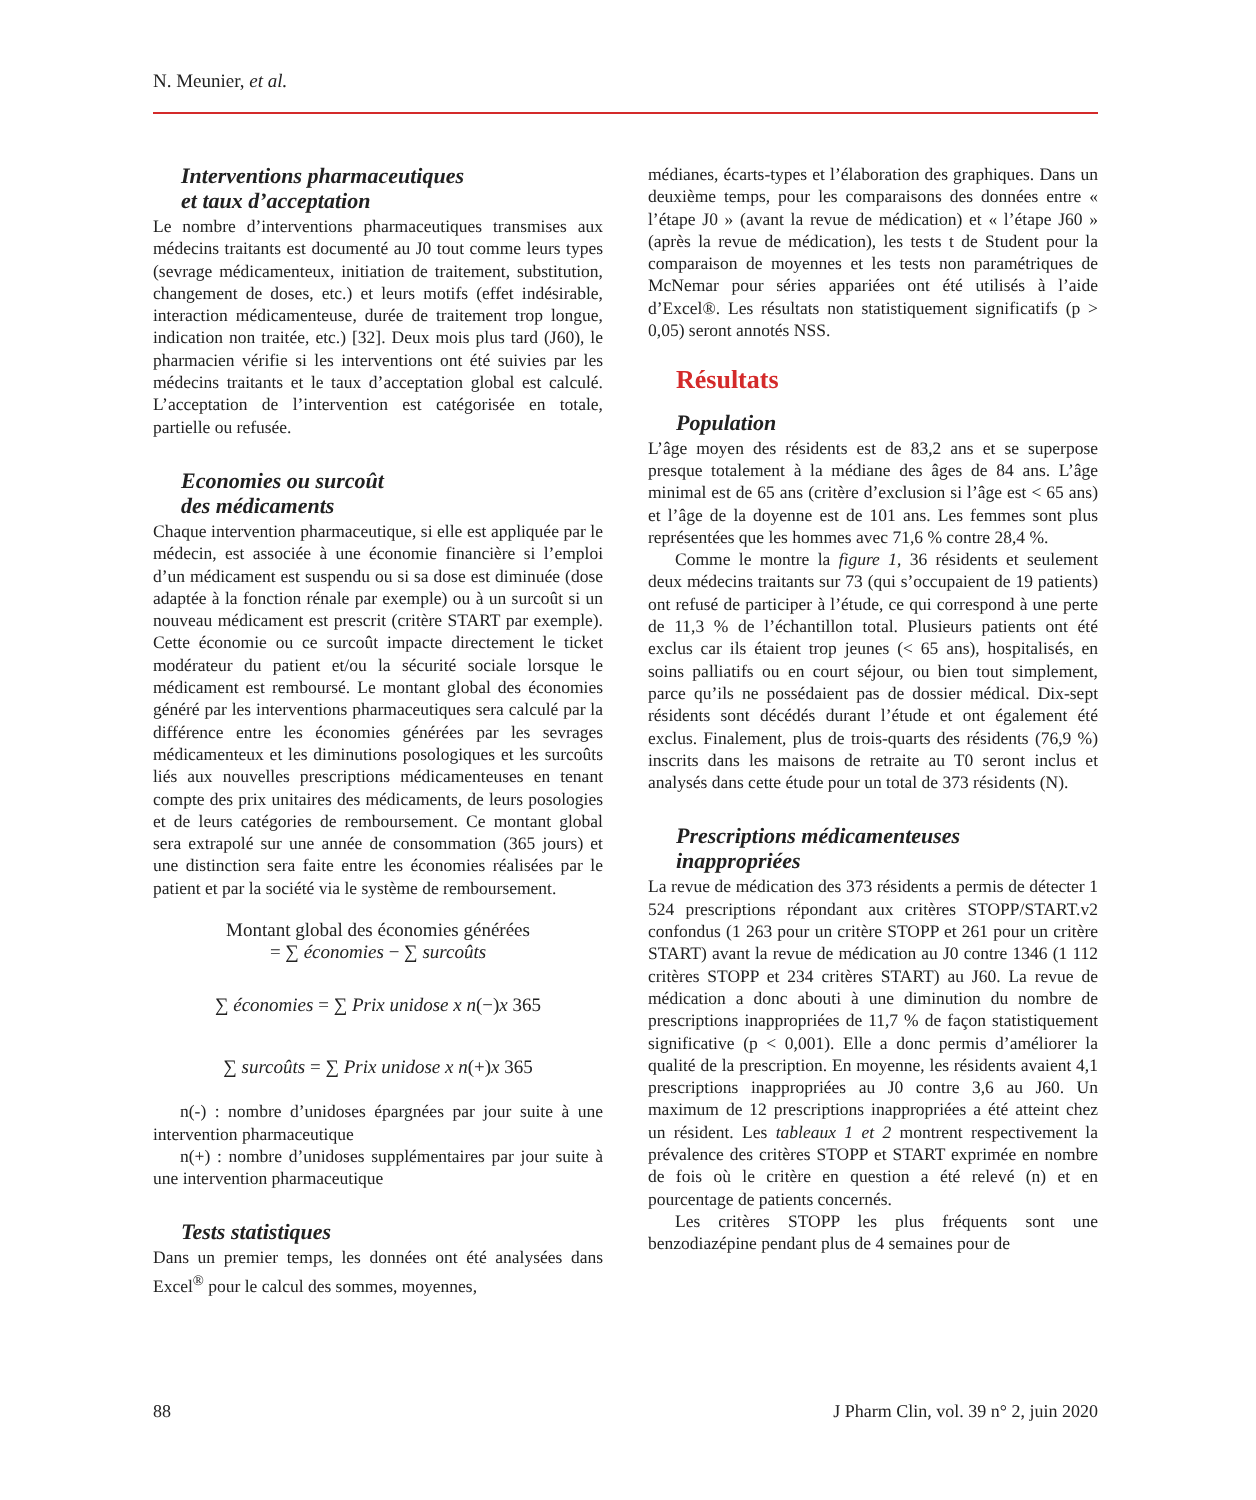N. Meunier, et al.
Interventions pharmaceutiques
et taux d’acceptation
Le nombre d’interventions pharmaceutiques transmises aux médecins traitants est documenté au J0 tout comme leurs types (sevrage médicamenteux, initiation de traitement, substitution, changement de doses, etc.) et leurs motifs (effet indésirable, interaction médicamenteuse, durée de traitement trop longue, indication non traitée, etc.) [32]. Deux mois plus tard (J60), le pharmacien vérifie si les interventions ont été suivies par les médecins traitants et le taux d’acceptation global est calculé. L’acceptation de l’intervention est catégorisée en totale, partielle ou refusée.
Economies ou surcoût
des médicaments
Chaque intervention pharmaceutique, si elle est appliquée par le médecin, est associée à une économie financière si l’emploi d’un médicament est suspendu ou si sa dose est diminuée (dose adaptée à la fonction rénale par exemple) ou à un surcoût si un nouveau médicament est prescrit (critère START par exemple). Cette économie ou ce surcoût impacte directement le ticket modérateur du patient et/ou la sécurité sociale lorsque le médicament est remboursé. Le montant global des économies généré par les interventions pharmaceutiques sera calculé par la différence entre les économies générées par les sevrages médicamenteux et les diminutions posologiques et les surcoûts liés aux nouvelles prescriptions médicamenteuses en tenant compte des prix unitaires des médicaments, de leurs posologies et de leurs catégories de remboursement. Ce montant global sera extrapolé sur une année de consommation (365 jours) et une distinction sera faite entre les économies réalisées par le patient et par la société via le système de remboursement.
Montant global des économies générées
= ∑ économies − ∑ surcoûts
∑ économies = ∑ Prix unidose x n(−)x 365
∑ surcoûts = ∑ Prix unidose x n(+)x 365
n(-) : nombre d’unidoses épargnées par jour suite à une intervention pharmaceutique
n(+) : nombre d’unidoses supplémentaires par jour suite à une intervention pharmaceutique
Tests statistiques
Dans un premier temps, les données ont été analysées dans Excel<sup>®</sup> pour le calcul des sommes, moyennes,
médianes, écarts-types et l’élaboration des graphiques. Dans un deuxième temps, pour les comparaisons des données entre « l’étape J0 » (avant la revue de médication) et « l’étape J60 » (après la revue de médication), les tests t de Student pour la comparaison de moyennes et les tests non paramétriques de McNemar pour séries appariées ont été utilisés à l’aide d’Excel®. Les résultats non statistiquement significatifs (p > 0,05) seront annotés NSS.
Résultats
Population
L’âge moyen des résidents est de 83,2 ans et se superpose presque totalement à la médiane des âges de 84 ans. L’âge minimal est de 65 ans (critère d’exclusion si l’âge est < 65 ans) et l’âge de la doyenne est de 101 ans. Les femmes sont plus représentées que les hommes avec 71,6 % contre 28,4 %.
Comme le montre la figure 1, 36 résidents et seulement deux médecins traitants sur 73 (qui s’occupaient de 19 patients) ont refusé de participer à l’étude, ce qui correspond à une perte de 11,3 % de l’échantillon total. Plusieurs patients ont été exclus car ils étaient trop jeunes (< 65 ans), hospitalisés, en soins palliatifs ou en court séjour, ou bien tout simplement, parce qu’ils ne possédaient pas de dossier médical. Dix-sept résidents sont décédés durant l’étude et ont également été exclus. Finalement, plus de trois-quarts des résidents (76,9 %) inscrits dans les maisons de retraite au T0 seront inclus et analysés dans cette étude pour un total de 373 résidents (N).
Prescriptions médicamenteuses
inappropriées
La revue de médication des 373 résidents a permis de détecter 1 524 prescriptions répondant aux critères STOPP/START.v2 confondus (1 263 pour un critère STOPP et 261 pour un critère START) avant la revue de médication au J0 contre 1346 (1 112 critères STOPP et 234 critères START) au J60. La revue de médication a donc abouti à une diminution du nombre de prescriptions inappropriées de 11,7 % de façon statistiquement significative (p < 0,001). Elle a donc permis d’améliorer la qualité de la prescription. En moyenne, les résidents avaient 4,1 prescriptions inappropriées au J0 contre 3,6 au J60. Un maximum de 12 prescriptions inappropriées a été atteint chez un résident. Les tableaux 1 et 2 montrent respectivement la prévalence des critères STOPP et START exprimée en nombre de fois où le critère en question a été relevé (n) et en pourcentage de patients concernés.
Les critères STOPP les plus fréquents sont une benzodiazépine pendant plus de 4 semaines pour de
88 J Pharm Clin, vol. 39 n° 2, juin 2020